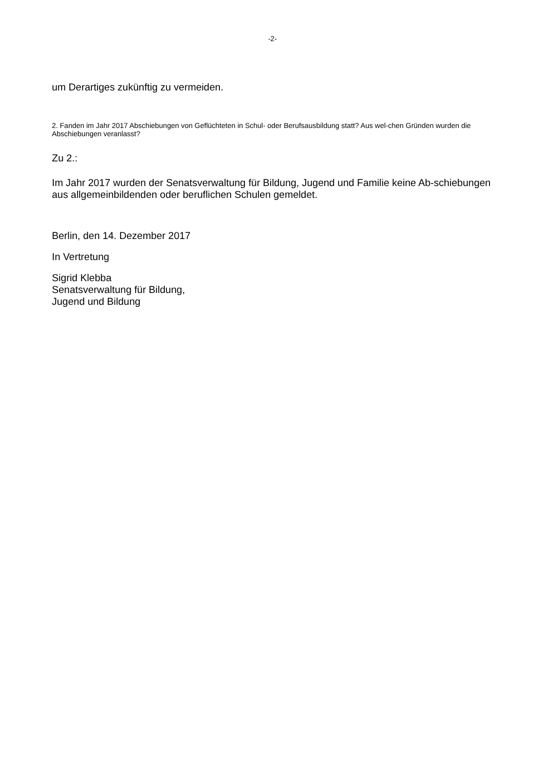-2-
um Derartiges zukünftig zu vermeiden.
2. Fanden im Jahr 2017 Abschiebungen von Geflüchteten in Schul- oder Berufsausbildung statt? Aus wel-chen Gründen wurden die Abschiebungen veranlasst?
Zu 2.:
Im Jahr 2017 wurden der Senatsverwaltung für Bildung, Jugend und Familie keine Ab-schiebungen aus allgemeinbildenden oder beruflichen Schulen gemeldet.
Berlin, den 14. Dezember 2017
In Vertretung
Sigrid Klebba
Senatsverwaltung für Bildung,
Jugend und Bildung